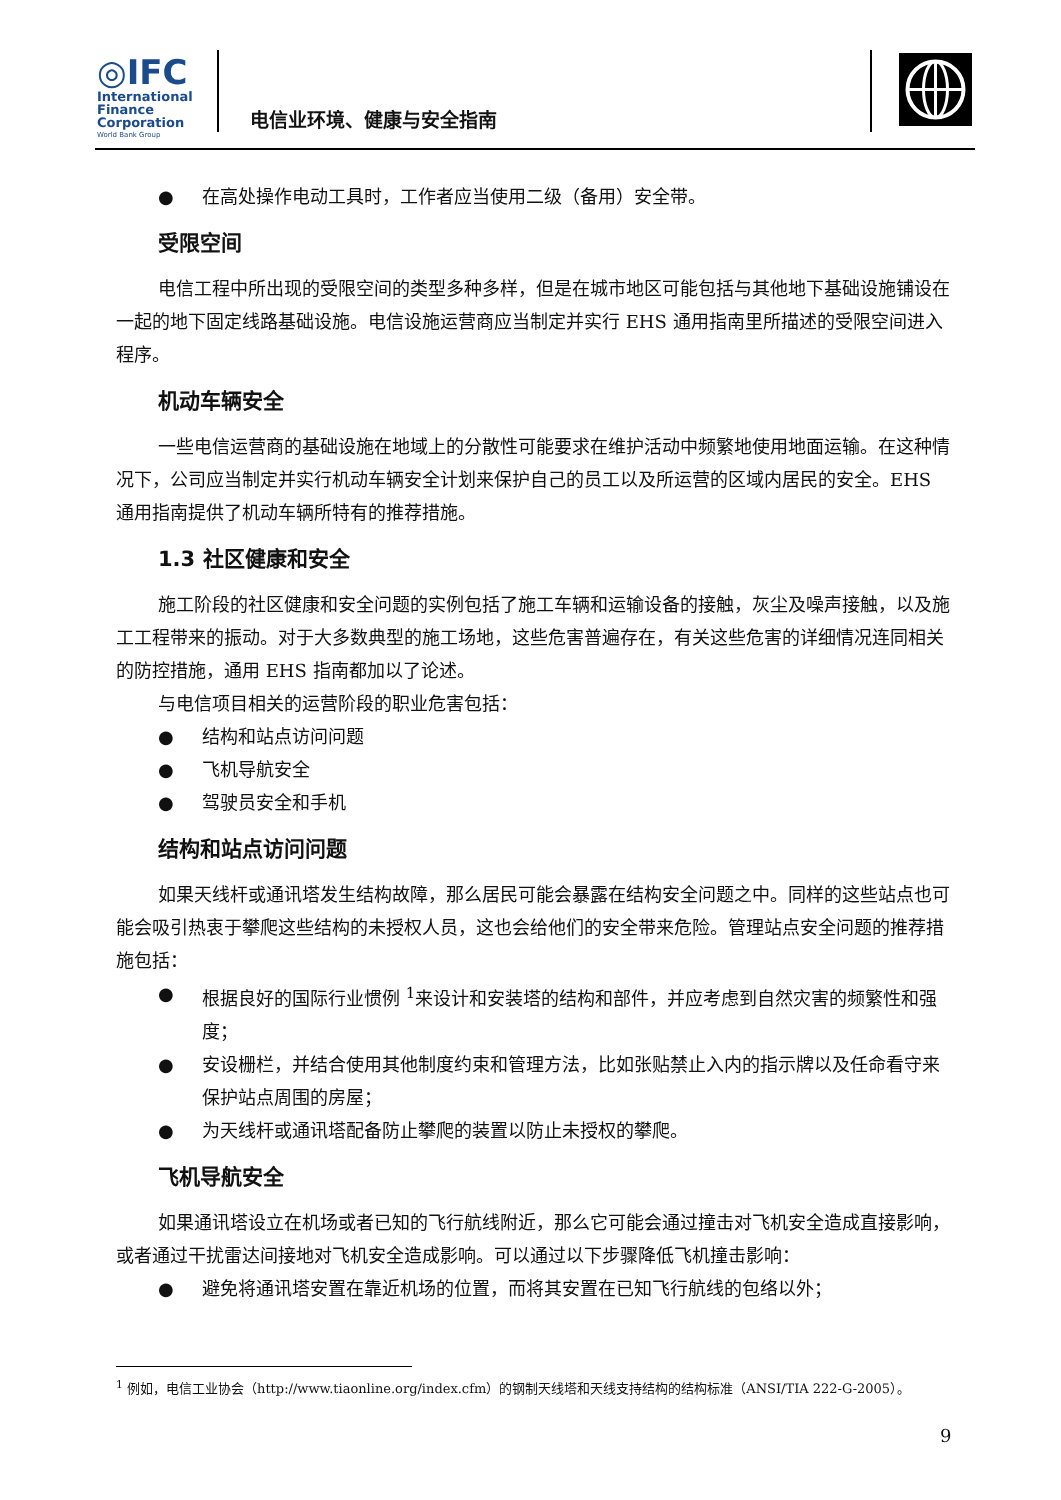◎IFC
International
Finance
Corporation
World Bank Group
电信业环境、健康与安全指南
● 在高处操作电动工具时，工作者应当使用二级（备用）安全带。
受限空间
电信工程中所出现的受限空间的类型多种多样，但是在城市地区可能包括与其他地下基础设施铺设在一起的地下固定线路基础设施。电信设施运营商应当制定并实行 EHS 通用指南里所描述的受限空间进入程序。
机动车辆安全
一些电信运营商的基础设施在地域上的分散性可能要求在维护活动中频繁地使用地面运输。在这种情况下，公司应当制定并实行机动车辆安全计划来保护自己的员工以及所运营的区域内居民的安全。EHS 通用指南提供了机动车辆所特有的推荐措施。
1.3 社区健康和安全
施工阶段的社区健康和安全问题的实例包括了施工车辆和运输设备的接触，灰尘及噪声接触，以及施工工程带来的振动。对于大多数典型的施工场地，这些危害普遍存在，有关这些危害的详细情况连同相关的防控措施，通用 EHS 指南都加以了论述。
与电信项目相关的运营阶段的职业危害包括：
● 结构和站点访问问题
● 飞机导航安全
● 驾驶员安全和手机
结构和站点访问问题
如果天线杆或通讯塔发生结构故障，那么居民可能会暴露在结构安全问题之中。同样的这些站点也可能会吸引热衷于攀爬这些结构的未授权人员，这也会给他们的安全带来危险。管理站点安全问题的推荐措施包括：
● 根据良好的国际行业惯例 <sup>1</sup>来设计和安装塔的结构和部件，并应考虑到自然灾害的频繁性和强度；
● 安设栅栏，并结合使用其他制度约束和管理方法，比如张贴禁止入内的指示牌以及任命看守来保护站点周围的房屋；
● 为天线杆或通讯塔配备防止攀爬的装置以防止未授权的攀爬。
飞机导航安全
如果通讯塔设立在机场或者已知的飞行航线附近，那么它可能会通过撞击对飞机安全造成直接影响，或者通过干扰雷达间接地对飞机安全造成影响。可以通过以下步骤降低飞机撞击影响：
● 避免将通讯塔安置在靠近机场的位置，而将其安置在已知飞行航线的包络以外；
<sup>1</sup> 例如，电信工业协会（http://www.tiaonline.org/index.cfm）的钢制天线塔和天线支持结构的结构标准（ANSI/TIA 222-G-2005）。
9